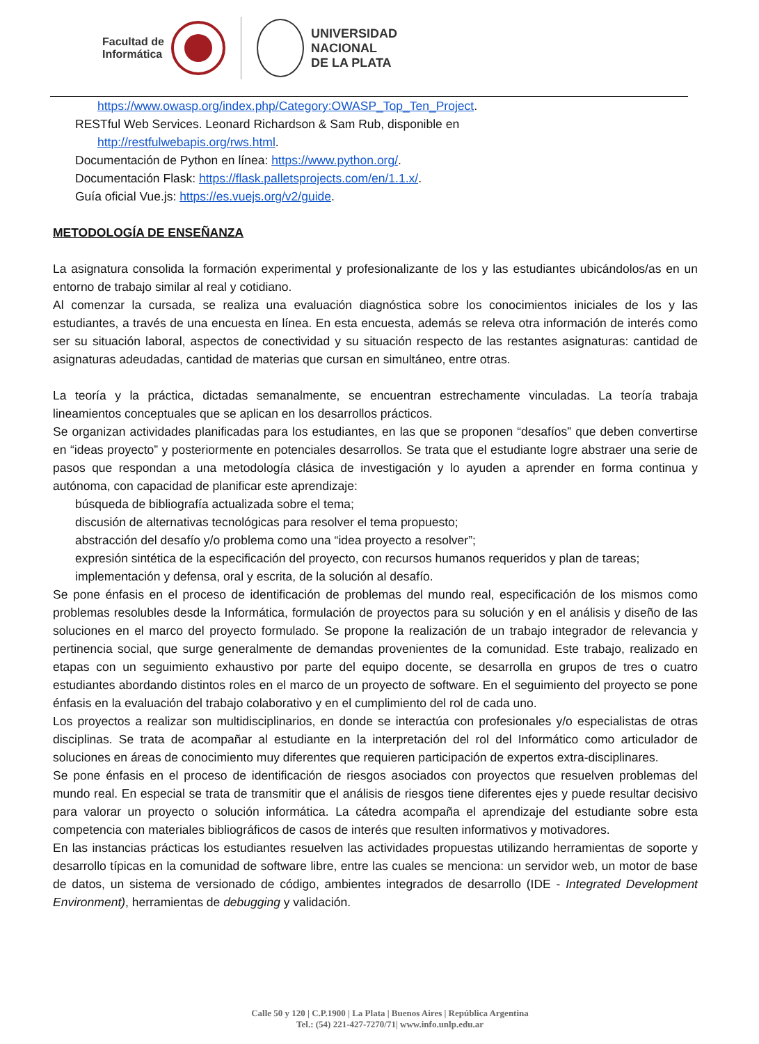Facultad de
Informática
UNIVERSIDAD
NACIONAL
DE LA PLATA
https://www.owasp.org/index.php/Category:OWASP_Top_Ten_Project.
RESTful Web Services. Leonard Richardson & Sam Rub, disponible en
http://restfulwebapis.org/rws.html.
Documentación de Python en línea: https://www.python.org/.
Documentación Flask: https://flask.palletsprojects.com/en/1.1.x/.
Guía oficial Vue.js: https://es.vuejs.org/v2/guide.
METODOLOGÍA DE ENSEÑANZA
La asignatura consolida la formación experimental y profesionalizante de los y las estudiantes ubicándolos/as en un entorno de trabajo similar al real y cotidiano.
Al comenzar la cursada, se realiza una evaluación diagnóstica sobre los conocimientos iniciales de los y las estudiantes, a través de una encuesta en línea. En esta encuesta, además se releva otra información de interés como ser su situación laboral, aspectos de conectividad y su situación respecto de las restantes asignaturas: cantidad de asignaturas adeudadas, cantidad de materias que cursan en simultáneo, entre otras.
La teoría y la práctica, dictadas semanalmente, se encuentran estrechamente vinculadas. La teoría trabaja lineamientos conceptuales que se aplican en los desarrollos prácticos.
Se organizan actividades planificadas para los estudiantes, en las que se proponen “desafíos” que deben convertirse en “ideas proyecto” y posteriormente en potenciales desarrollos. Se trata que el estudiante logre abstraer una serie de pasos que respondan a una metodología clásica de investigación y lo ayuden a aprender en forma continua y autónoma, con capacidad de planificar este aprendizaje:
búsqueda de bibliografía actualizada sobre el tema;
discusión de alternativas tecnológicas para resolver el tema propuesto;
abstracción del desafío y/o problema como una “idea proyecto a resolver”;
expresión sintética de la especificación del proyecto, con recursos humanos requeridos y plan de tareas;
implementación y defensa, oral y escrita, de la solución al desafío.
Se pone énfasis en el proceso de identificación de problemas del mundo real, especificación de los mismos como problemas resolubles desde la Informática, formulación de proyectos para su solución y en el análisis y diseño de las soluciones en el marco del proyecto formulado. Se propone la realización de un trabajo integrador de relevancia y pertinencia social, que surge generalmente de demandas provenientes de la comunidad. Este trabajo, realizado en etapas con un seguimiento exhaustivo por parte del equipo docente, se desarrolla en grupos de tres o cuatro estudiantes abordando distintos roles en el marco de un proyecto de software. En el seguimiento del proyecto se pone énfasis en la evaluación del trabajo colaborativo y en el cumplimiento del rol de cada uno.
Los proyectos a realizar son multidisciplinarios, en donde se interactúa con profesionales y/o especialistas de otras disciplinas. Se trata de acompañar al estudiante en la interpretación del rol del Informático como articulador de soluciones en áreas de conocimiento muy diferentes que requieren participación de expertos extra-disciplinares.
Se pone énfasis en el proceso de identificación de riesgos asociados con proyectos que resuelven problemas del mundo real. En especial se trata de transmitir que el análisis de riesgos tiene diferentes ejes y puede resultar decisivo para valorar un proyecto o solución informática. La cátedra acompaña el aprendizaje del estudiante sobre esta competencia con materiales bibliográficos de casos de interés que resulten informativos y motivadores.
En las instancias prácticas los estudiantes resuelven las actividades propuestas utilizando herramientas de soporte y desarrollo típicas en la comunidad de software libre, entre las cuales se menciona: un servidor web, un motor de base de datos, un sistema de versionado de código, ambientes integrados de desarrollo (IDE - Integrated Development Environment), herramientas de debugging y validación.
Calle 50 y 120 | C.P.1900 | La Plata | Buenos Aires | República Argentina
Tel.: (54) 221-427-7270/71| www.info.unlp.edu.ar